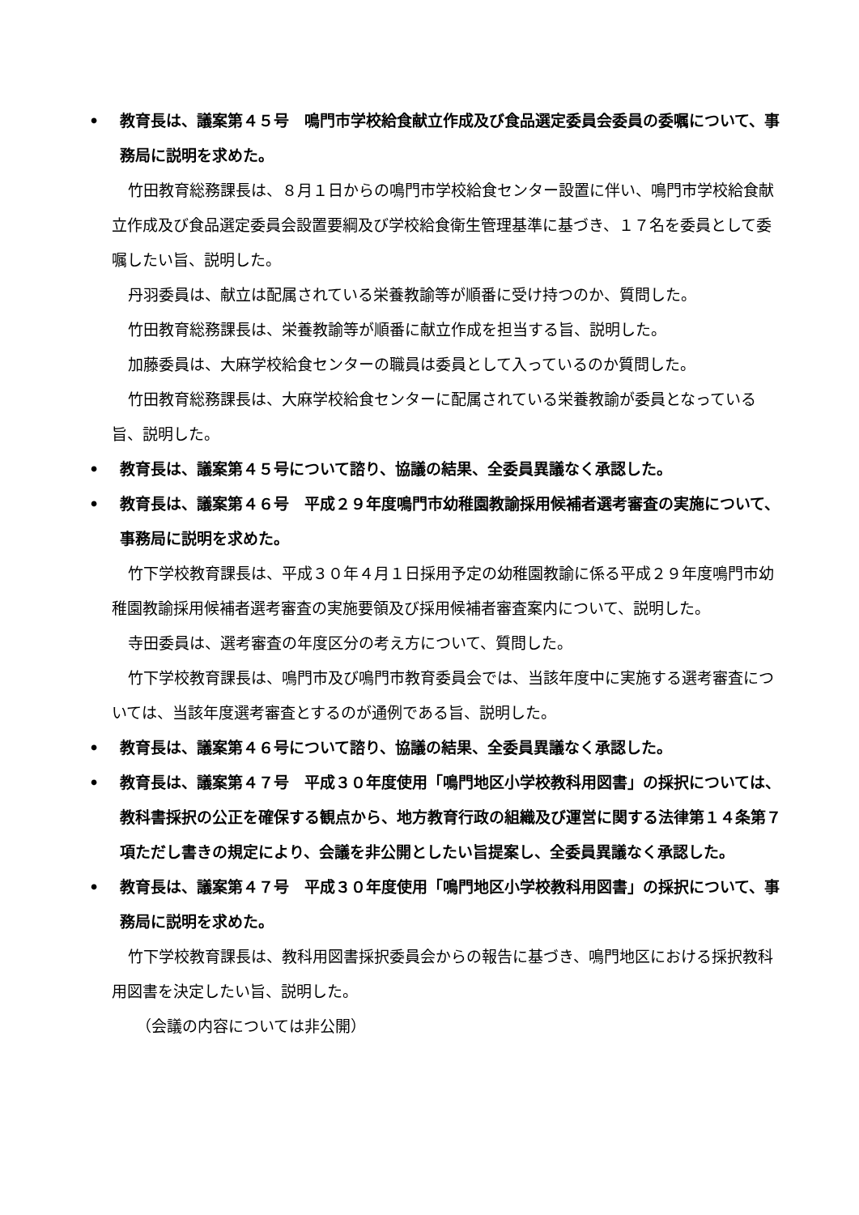• 教育長は、議案第４５号　鳴門市学校給食献立作成及び食品選定委員会委員の委嘱について、事務局に説明を求めた。
竹田教育総務課長は、８月１日からの鳴門市学校給食センター設置に伴い、鳴門市学校給食献立作成及び食品選定委員会設置要綱及び学校給食衛生管理基準に基づき、１７名を委員として委嘱したい旨、説明した。
丹羽委員は、献立は配属されている栄養教諭等が順番に受け持つのか、質問した。
竹田教育総務課長は、栄養教諭等が順番に献立作成を担当する旨、説明した。
加藤委員は、大麻学校給食センターの職員は委員として入っているのか質問した。
竹田教育総務課長は、大麻学校給食センターに配属されている栄養教諭が委員となっている旨、説明した。
• 教育長は、議案第４５号について諮り、協議の結果、全委員異議なく承認した。
• 教育長は、議案第４６号　平成２９年度鳴門市幼稚園教諭採用候補者選考審査の実施について、事務局に説明を求めた。
竹下学校教育課長は、平成３０年４月１日採用予定の幼稚園教諭に係る平成２９年度鳴門市幼稚園教諭採用候補者選考審査の実施要領及び採用候補者審査案内について、説明した。
寺田委員は、選考審査の年度区分の考え方について、質問した。
竹下学校教育課長は、鳴門市及び鳴門市教育委員会では、当該年度中に実施する選考審査については、当該年度選考審査とするのが通例である旨、説明した。
• 教育長は、議案第４６号について諮り、協議の結果、全委員異議なく承認した。
• 教育長は、議案第４７号　平成３０年度使用「鳴門地区小学校教科用図書」の採択については、教科書採択の公正を確保する観点から、地方教育行政の組織及び運営に関する法律第１４条第７項ただし書きの規定により、会議を非公開としたい旨提案し、全委員異議なく承認した。
• 教育長は、議案第４７号　平成３０年度使用「鳴門地区小学校教科用図書」の採択について、事務局に説明を求めた。
竹下学校教育課長は、教科用図書採択委員会からの報告に基づき、鳴門地区における採択教科用図書を決定したい旨、説明した。
（会議の内容については非公開）